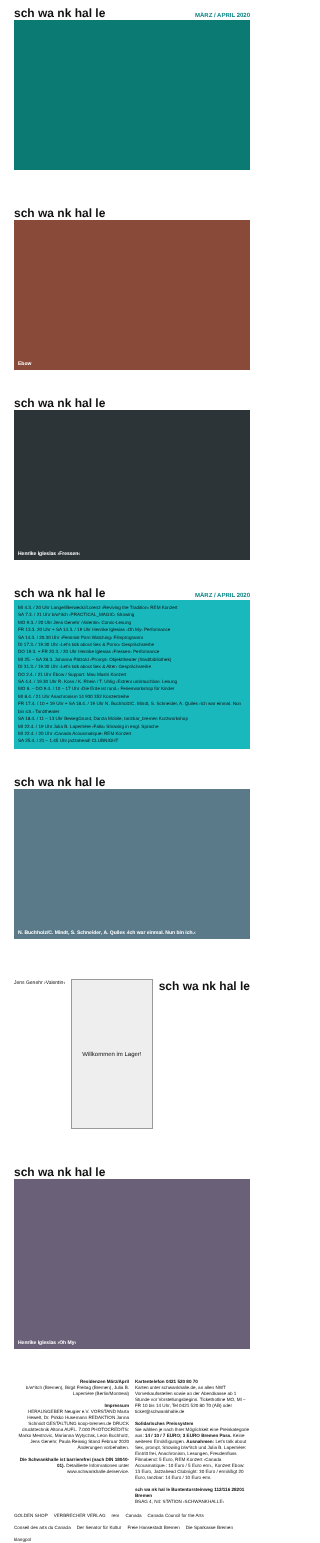sch wa nk hal le MÄRZ / APRIL 2020
sch wa nk hal le
Ebow
sch wa nk hal le
Henrike Iglesias ›Fressen‹
sch wa nk hal le MÄRZ / APRIL 2020
MI 4.3. / 20 Uhr Lange//Berweck//Lorenz ›Reviving the Tradition‹ REM Konzert
SA 7.3. / 21 Uhr b/w*itch ›PRACTICAL_MAGIC‹ Showing
MO 9.3. / 20 Uhr Jens Genehr ›Valentin‹ Comic-Lesung
FR 13.3. 20 Uhr + SA 14.3. / 19 Uhr Henrike Iglesias ›Oh My‹ Performance
SA 14.3. / 20.30 Uhr ›Feminist Porn Watching‹ Filmprogramm
DI 17.3. / 19.30 Uhr ›Let’s talk about Sex & Porno‹ Gesprächsreihe
DO 19.3. + FR 20.3. / 20 Uhr Henrike Iglesias ›Fressen‹ Performance
MI 25. – SA 28.3. Johanna Pätzold ›Prompt‹ Objekttheater (Stadtbibliothek)
DI 31.3. / 19.30 Uhr ›Let’s talk about Sex & Alter‹ Gesprächsreihe
DO 2.4. / 21 Uhr Ebow / Support: Mau Mushi Konzert
SA 4.4. / 19.30 Uhr R. Koss / K. Rhein / T. Uhlig ›Extrem unbrauchbar‹ Lesung
MO 6. – DO 9.4. / 10 – 17 Uhr ›Die Erde ist rund.‹ Ferienworkshop für Kinder
MI 8.4. / 21 Uhr Anachronism 14 930 352 Konzertreihe
FR 17.4. / 10 + 19 Uhr + SA 18.4. / 19 Uhr N. Buchholz/C. Mindt, S. Schneider, A. Quiles ›Ich war einmal. Nun bin ich.‹ Tanztheater
SA 18.4. / 11 – 13 Uhr BewegGrund, Danza Mobile, tanzbar_bremen Kurzworkshop
MI 22.4. / 19 Uhr Julia B. Laperrière ›Falla‹ Showing in engl. Sprache
MI 22.4. / 20 Uhr ›Canada Acousmatique‹ REM Konzert
SA 25.4. / 21 – 1.45 Uhr jazzahead! CLUBNIGHT
sch wa nk hal le
N. Buchholz/C. Mindt, S. Schneider, A. Quiles ›Ich war einmal. Nun bin ich.‹
Jens Genehr ›Valentin‹
Willkommen im Lager!
sch wa nk hal le
sch wa nk hal le
Henrike Iglesias ›Oh My‹
Residenzen März/April
b/w*itch (Bremen), Birgit Freitag (Bremen), Julia B. Laperrière (Berlin/Montreal)
Impressum
HERAUSGEBER Neugier e.V. VORSTAND Marta Hewelt, Dr. Pirkko Husemann REDAKTION Janna Schmidt GESTALTUNG koop-bremen.de DRUCK druckttechnik Altona AUFL. 7.000 PHOTOCREDITS: Marko Mestrovic, Marianna Wytyczak, Leon Buchholz, Jens Genehr, Paula Reissig Stand Februar 2020 Änderungen vorbehalten.
Die Schwankhalle ist barrierefrei (nach DIN 18040-01). Detaillierte Informationen unter www.schwankhalle.de/service.
Kartentelefon 0421 520 80 70
Karten unter schwankhalle.de, an allen NWT Vorverkaufsstellen sowie an der Abendkasse ab 1 Stunde vor Vorstellungsbeginn. Tickethotline MO, MI – FR 10 bis 14 Uhr, Tel 0421 520 80 70 (AB) oder ticket@schwankhalle.de
Solidarisches Preissystem
Sie wählen je nach Ihrer Möglichkeit eine Preiskategorie aus: 14 / 10 / 7 EURO; 3 EURO Bremen Pass. Keine weiteren Ermäßigungen. Ausnahmen: Let’s talk about Sex, prompt, Showing b/w*itch und Julia B. Laperrière: Eintritt frei, Anachronism, Lesungen, Freudenfluss Filmabend: 5 Euro, REM Konzert ›Canada Acousmatique‹: 10 Euro / 5 Euro erm., Konzert Ebow: 13 Euro, Jazzahead Clubnight: 30 Euro / ermäßigt 20 Euro, tanzbar: 14 Euro / 10 Euro erm.
sch wa nk hal le Buntentorsteinweg 112/116 28201 Bremen
BSAG 4, N4: STATION ›SCHWANKHALLE‹
GOLDEN SHOP VERBRECHER VERLAG rem Canada Canada Council for the Arts Conseil des arts du Canada Der Senator für Kultur Freie Hansestadt Bremen Die Sparkasse Bremen klangpol